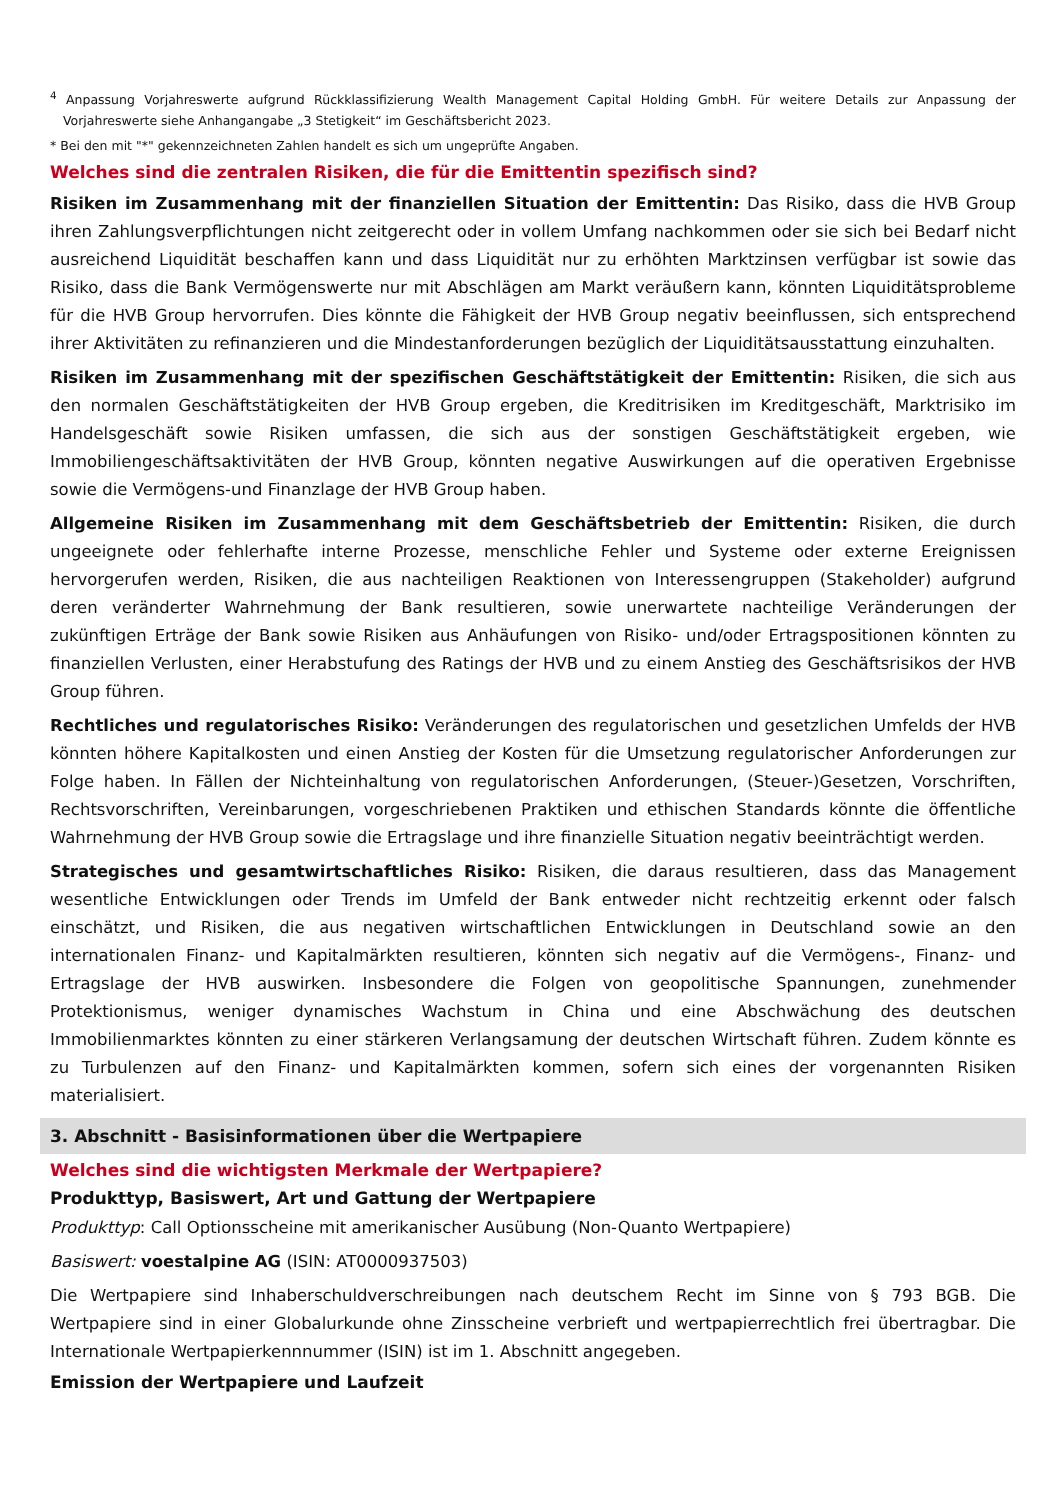<sup>4</sup> Anpassung Vorjahreswerte aufgrund Rückklassifizierung Wealth Management Capital Holding GmbH. Für weitere Details zur Anpassung der Vorjahreswerte siehe Anhangangabe „3 Stetigkeit“ im Geschäftsbericht 2023.
* Bei den mit "*" gekennzeichneten Zahlen handelt es sich um ungeprüfte Angaben.
Welches sind die zentralen Risiken, die für die Emittentin spezifisch sind?
Risiken im Zusammenhang mit der finanziellen Situation der Emittentin: Das Risiko, dass die HVB Group ihren Zahlungsverpflichtungen nicht zeitgerecht oder in vollem Umfang nachkommen oder sie sich bei Bedarf nicht ausreichend Liquidität beschaffen kann und dass Liquidität nur zu erhöhten Marktzinsen verfügbar ist sowie das Risiko, dass die Bank Vermögenswerte nur mit Abschlägen am Markt veräußern kann, könnten Liquiditätsprobleme für die HVB Group hervorrufen. Dies könnte die Fähigkeit der HVB Group negativ beeinflussen, sich entsprechend ihrer Aktivitäten zu refinanzieren und die Mindestanforderungen bezüglich der Liquiditätsausstattung einzuhalten.
Risiken im Zusammenhang mit der spezifischen Geschäftstätigkeit der Emittentin: Risiken, die sich aus den normalen Geschäftstätigkeiten der HVB Group ergeben, die Kreditrisiken im Kreditgeschäft, Marktrisiko im Handelsgeschäft sowie Risiken umfassen, die sich aus der sonstigen Geschäftstätigkeit ergeben, wie Immobiliengeschäftsaktivitäten der HVB Group, könnten negative Auswirkungen auf die operativen Ergebnisse sowie die Vermögens-und Finanzlage der HVB Group haben.
Allgemeine Risiken im Zusammenhang mit dem Geschäftsbetrieb der Emittentin: Risiken, die durch ungeeignete oder fehlerhafte interne Prozesse, menschliche Fehler und Systeme oder externe Ereignissen hervorgerufen werden, Risiken, die aus nachteiligen Reaktionen von Interessengruppen (Stakeholder) aufgrund deren veränderter Wahrnehmung der Bank resultieren, sowie unerwartete nachteilige Veränderungen der zukünftigen Erträge der Bank sowie Risiken aus Anhäufungen von Risiko- und/oder Ertragspositionen könnten zu finanziellen Verlusten, einer Herabstufung des Ratings der HVB und zu einem Anstieg des Geschäftsrisikos der HVB Group führen.
Rechtliches und regulatorisches Risiko: Veränderungen des regulatorischen und gesetzlichen Umfelds der HVB könnten höhere Kapitalkosten und einen Anstieg der Kosten für die Umsetzung regulatorischer Anforderungen zur Folge haben. In Fällen der Nichteinhaltung von regulatorischen Anforderungen, (Steuer-)Gesetzen, Vorschriften, Rechtsvorschriften, Vereinbarungen, vorgeschriebenen Praktiken und ethischen Standards könnte die öffentliche Wahrnehmung der HVB Group sowie die Ertragslage und ihre finanzielle Situation negativ beeinträchtigt werden.
Strategisches und gesamtwirtschaftliches Risiko: Risiken, die daraus resultieren, dass das Management wesentliche Entwicklungen oder Trends im Umfeld der Bank entweder nicht rechtzeitig erkennt oder falsch einschätzt, und Risiken, die aus negativen wirtschaftlichen Entwicklungen in Deutschland sowie an den internationalen Finanz- und Kapitalmärkten resultieren, könnten sich negativ auf die Vermögens-, Finanz- und Ertragslage der HVB auswirken. Insbesondere die Folgen von geopolitische Spannungen, zunehmender Protektionismus, weniger dynamisches Wachstum in China und eine Abschwächung des deutschen Immobilienmarktes könnten zu einer stärkeren Verlangsamung der deutschen Wirtschaft führen. Zudem könnte es zu Turbulenzen auf den Finanz- und Kapitalmärkten kommen, sofern sich eines der vorgenannten Risiken materialisiert.
3. Abschnitt - Basisinformationen über die Wertpapiere
Welches sind die wichtigsten Merkmale der Wertpapiere?
Produkttyp, Basiswert, Art und Gattung der Wertpapiere
Produkttyp: Call Optionsscheine mit amerikanischer Ausübung (Non-Quanto Wertpapiere)
Basiswert: voestalpine AG (ISIN: AT0000937503)
Die Wertpapiere sind Inhaberschuldverschreibungen nach deutschem Recht im Sinne von § 793 BGB. Die Wertpapiere sind in einer Globalurkunde ohne Zinsscheine verbrieft und wertpapierrechtlich frei übertragbar. Die Internationale Wertpapierkennnummer (ISIN) ist im 1. Abschnitt angegeben.
Emission der Wertpapiere und Laufzeit